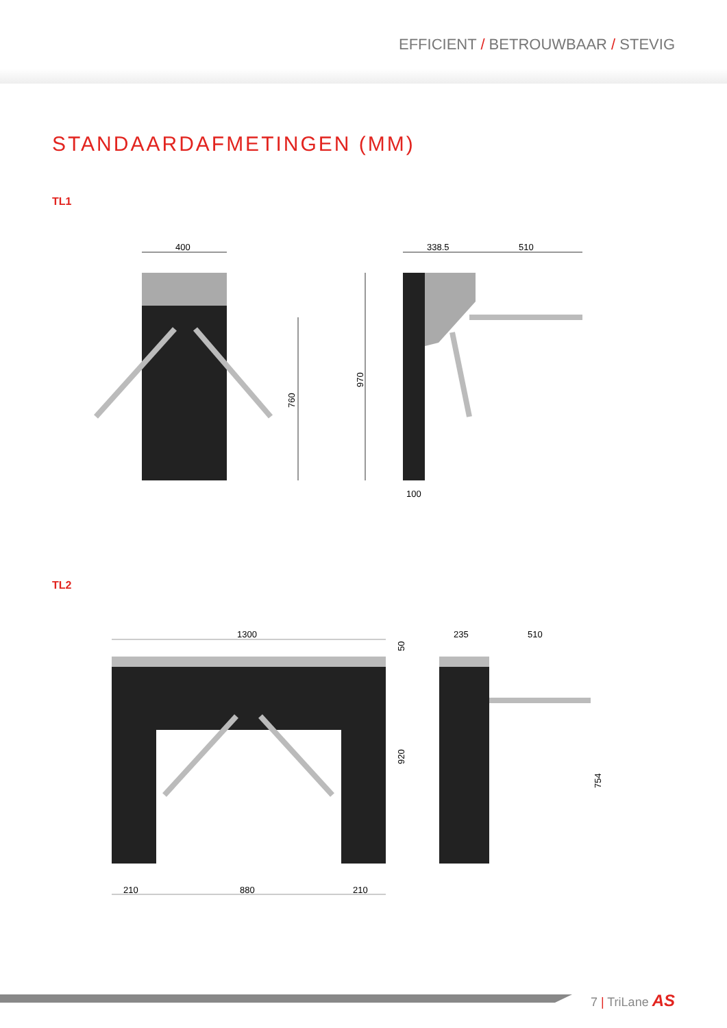EFFICIENT / BETROUWBAAR / STEVIG
STANDAARDAFMETINGEN (MM)
TL1
400
760
338.5
510
970
100
TL2
1300
50
920
210
880
210
235
510
754
7 | TriLane AS